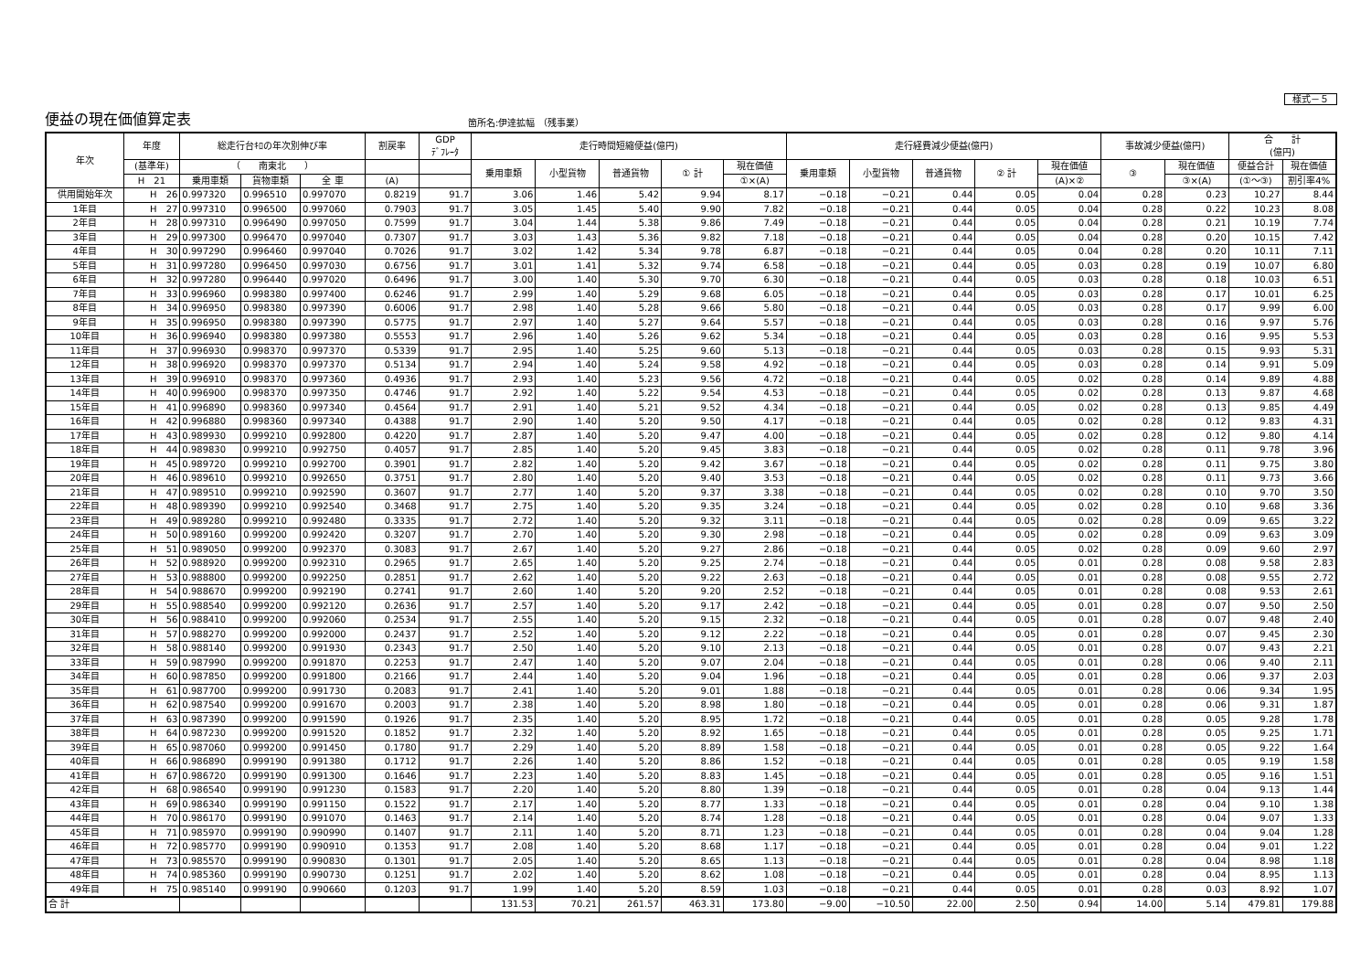様式－５
便益の現在価値算定表
箇所名:伊達拡幅 （残事業）
| 年次 | 年度 | 総走行台ｷﾛの年次別伸び率 | | | 割戻率 | GDP ﾃﾞﾌﾚｰﾀ | 走行時間短縮便益(億円) | | | | | 走行経費減少便益(億円) | | | | | 事故減少便益(億円) | | 合 計 (億円) | |
| --- | --- | --- | --- | --- | --- | --- | --- | --- | --- | --- | --- | --- | --- | --- | --- | --- | --- | --- | --- | --- |
| | (基準年) | （ 南東北 ） | | | | | 乗用車類 | 小型貨物 | 普通貨物 | ① 計 | 現在価値 | 乗用車類 | 小型貨物 | 普通貨物 | ② 計 | 現在価値 | ③ | 現在価値 | 便益合計 | 現在価値 |
| | H 21 | 乗用車類 | 貨物車類 | 全 車 | (A) | | | | | | ①×(A) | | | | | (A)×② | | ③×(A) | (①～③) | 割引率4% |
| 供用開始年次 | H 26 | 0.997320 | 0.996510 | 0.997070 | 0.8219 | 91.7 | 3.06 | 1.46 | 5.42 | 9.94 | 8.17 | −0.18 | −0.21 | 0.44 | 0.05 | 0.04 | 0.28 | 0.23 | 10.27 | 8.44 |
| 1年目 | H 27 | 0.997310 | 0.996500 | 0.997060 | 0.7903 | 91.7 | 3.05 | 1.45 | 5.40 | 9.90 | 7.82 | −0.18 | −0.21 | 0.44 | 0.05 | 0.04 | 0.28 | 0.22 | 10.23 | 8.08 |
| 2年目 | H 28 | 0.997310 | 0.996490 | 0.997050 | 0.7599 | 91.7 | 3.04 | 1.44 | 5.38 | 9.86 | 7.49 | −0.18 | −0.21 | 0.44 | 0.05 | 0.04 | 0.28 | 0.21 | 10.19 | 7.74 |
| 3年目 | H 29 | 0.997300 | 0.996470 | 0.997040 | 0.7307 | 91.7 | 3.03 | 1.43 | 5.36 | 9.82 | 7.18 | −0.18 | −0.21 | 0.44 | 0.05 | 0.04 | 0.28 | 0.20 | 10.15 | 7.42 |
| 4年目 | H 30 | 0.997290 | 0.996460 | 0.997040 | 0.7026 | 91.7 | 3.02 | 1.42 | 5.34 | 9.78 | 6.87 | −0.18 | −0.21 | 0.44 | 0.05 | 0.04 | 0.28 | 0.20 | 10.11 | 7.11 |
| 5年目 | H 31 | 0.997280 | 0.996450 | 0.997030 | 0.6756 | 91.7 | 3.01 | 1.41 | 5.32 | 9.74 | 6.58 | −0.18 | −0.21 | 0.44 | 0.05 | 0.03 | 0.28 | 0.19 | 10.07 | 6.80 |
| 6年目 | H 32 | 0.997280 | 0.996440 | 0.997020 | 0.6496 | 91.7 | 3.00 | 1.40 | 5.30 | 9.70 | 6.30 | −0.18 | −0.21 | 0.44 | 0.05 | 0.03 | 0.28 | 0.18 | 10.03 | 6.51 |
| 7年目 | H 33 | 0.996960 | 0.998380 | 0.997400 | 0.6246 | 91.7 | 2.99 | 1.40 | 5.29 | 9.68 | 6.05 | −0.18 | −0.21 | 0.44 | 0.05 | 0.03 | 0.28 | 0.17 | 10.01 | 6.25 |
| 8年目 | H 34 | 0.996950 | 0.998380 | 0.997390 | 0.6006 | 91.7 | 2.98 | 1.40 | 5.28 | 9.66 | 5.80 | −0.18 | −0.21 | 0.44 | 0.05 | 0.03 | 0.28 | 0.17 | 9.99 | 6.00 |
| 9年目 | H 35 | 0.996950 | 0.998380 | 0.997390 | 0.5775 | 91.7 | 2.97 | 1.40 | 5.27 | 9.64 | 5.57 | −0.18 | −0.21 | 0.44 | 0.05 | 0.03 | 0.28 | 0.16 | 9.97 | 5.76 |
| 10年目 | H 36 | 0.996940 | 0.998380 | 0.997380 | 0.5553 | 91.7 | 2.96 | 1.40 | 5.26 | 9.62 | 5.34 | −0.18 | −0.21 | 0.44 | 0.05 | 0.03 | 0.28 | 0.16 | 9.95 | 5.53 |
| 11年目 | H 37 | 0.996930 | 0.998370 | 0.997370 | 0.5339 | 91.7 | 2.95 | 1.40 | 5.25 | 9.60 | 5.13 | −0.18 | −0.21 | 0.44 | 0.05 | 0.03 | 0.28 | 0.15 | 9.93 | 5.31 |
| 12年目 | H 38 | 0.996920 | 0.998370 | 0.997370 | 0.5134 | 91.7 | 2.94 | 1.40 | 5.24 | 9.58 | 4.92 | −0.18 | −0.21 | 0.44 | 0.05 | 0.03 | 0.28 | 0.14 | 9.91 | 5.09 |
| 13年目 | H 39 | 0.996910 | 0.998370 | 0.997360 | 0.4936 | 91.7 | 2.93 | 1.40 | 5.23 | 9.56 | 4.72 | −0.18 | −0.21 | 0.44 | 0.05 | 0.02 | 0.28 | 0.14 | 9.89 | 4.88 |
| 14年目 | H 40 | 0.996900 | 0.998370 | 0.997350 | 0.4746 | 91.7 | 2.92 | 1.40 | 5.22 | 9.54 | 4.53 | −0.18 | −0.21 | 0.44 | 0.05 | 0.02 | 0.28 | 0.13 | 9.87 | 4.68 |
| 15年目 | H 41 | 0.996890 | 0.998360 | 0.997340 | 0.4564 | 91.7 | 2.91 | 1.40 | 5.21 | 9.52 | 4.34 | −0.18 | −0.21 | 0.44 | 0.05 | 0.02 | 0.28 | 0.13 | 9.85 | 4.49 |
| 16年目 | H 42 | 0.996880 | 0.998360 | 0.997340 | 0.4388 | 91.7 | 2.90 | 1.40 | 5.20 | 9.50 | 4.17 | −0.18 | −0.21 | 0.44 | 0.05 | 0.02 | 0.28 | 0.12 | 9.83 | 4.31 |
| 17年目 | H 43 | 0.989930 | 0.999210 | 0.992800 | 0.4220 | 91.7 | 2.87 | 1.40 | 5.20 | 9.47 | 4.00 | −0.18 | −0.21 | 0.44 | 0.05 | 0.02 | 0.28 | 0.12 | 9.80 | 4.14 |
| 18年目 | H 44 | 0.989830 | 0.999210 | 0.992750 | 0.4057 | 91.7 | 2.85 | 1.40 | 5.20 | 9.45 | 3.83 | −0.18 | −0.21 | 0.44 | 0.05 | 0.02 | 0.28 | 0.11 | 9.78 | 3.96 |
| 19年目 | H 45 | 0.989720 | 0.999210 | 0.992700 | 0.3901 | 91.7 | 2.82 | 1.40 | 5.20 | 9.42 | 3.67 | −0.18 | −0.21 | 0.44 | 0.05 | 0.02 | 0.28 | 0.11 | 9.75 | 3.80 |
| 20年目 | H 46 | 0.989610 | 0.999210 | 0.992650 | 0.3751 | 91.7 | 2.80 | 1.40 | 5.20 | 9.40 | 3.53 | −0.18 | −0.21 | 0.44 | 0.05 | 0.02 | 0.28 | 0.11 | 9.73 | 3.66 |
| 21年目 | H 47 | 0.989510 | 0.999210 | 0.992590 | 0.3607 | 91.7 | 2.77 | 1.40 | 5.20 | 9.37 | 3.38 | −0.18 | −0.21 | 0.44 | 0.05 | 0.02 | 0.28 | 0.10 | 9.70 | 3.50 |
| 22年目 | H 48 | 0.989390 | 0.999210 | 0.992540 | 0.3468 | 91.7 | 2.75 | 1.40 | 5.20 | 9.35 | 3.24 | −0.18 | −0.21 | 0.44 | 0.05 | 0.02 | 0.28 | 0.10 | 9.68 | 3.36 |
| 23年目 | H 49 | 0.989280 | 0.999210 | 0.992480 | 0.3335 | 91.7 | 2.72 | 1.40 | 5.20 | 9.32 | 3.11 | −0.18 | −0.21 | 0.44 | 0.05 | 0.02 | 0.28 | 0.09 | 9.65 | 3.22 |
| 24年目 | H 50 | 0.989160 | 0.999200 | 0.992420 | 0.3207 | 91.7 | 2.70 | 1.40 | 5.20 | 9.30 | 2.98 | −0.18 | −0.21 | 0.44 | 0.05 | 0.02 | 0.28 | 0.09 | 9.63 | 3.09 |
| 25年目 | H 51 | 0.989050 | 0.999200 | 0.992370 | 0.3083 | 91.7 | 2.67 | 1.40 | 5.20 | 9.27 | 2.86 | −0.18 | −0.21 | 0.44 | 0.05 | 0.02 | 0.28 | 0.09 | 9.60 | 2.97 |
| 26年目 | H 52 | 0.988920 | 0.999200 | 0.992310 | 0.2965 | 91.7 | 2.65 | 1.40 | 5.20 | 9.25 | 2.74 | −0.18 | −0.21 | 0.44 | 0.05 | 0.01 | 0.28 | 0.08 | 9.58 | 2.83 |
| 27年目 | H 53 | 0.988800 | 0.999200 | 0.992250 | 0.2851 | 91.7 | 2.62 | 1.40 | 5.20 | 9.22 | 2.63 | −0.18 | −0.21 | 0.44 | 0.05 | 0.01 | 0.28 | 0.08 | 9.55 | 2.72 |
| 28年目 | H 54 | 0.988670 | 0.999200 | 0.992190 | 0.2741 | 91.7 | 2.60 | 1.40 | 5.20 | 9.20 | 2.52 | −0.18 | −0.21 | 0.44 | 0.05 | 0.01 | 0.28 | 0.08 | 9.53 | 2.61 |
| 29年目 | H 55 | 0.988540 | 0.999200 | 0.992120 | 0.2636 | 91.7 | 2.57 | 1.40 | 5.20 | 9.17 | 2.42 | −0.18 | −0.21 | 0.44 | 0.05 | 0.01 | 0.28 | 0.07 | 9.50 | 2.50 |
| 30年目 | H 56 | 0.988410 | 0.999200 | 0.992060 | 0.2534 | 91.7 | 2.55 | 1.40 | 5.20 | 9.15 | 2.32 | −0.18 | −0.21 | 0.44 | 0.05 | 0.01 | 0.28 | 0.07 | 9.48 | 2.40 |
| 31年目 | H 57 | 0.988270 | 0.999200 | 0.992000 | 0.2437 | 91.7 | 2.52 | 1.40 | 5.20 | 9.12 | 2.22 | −0.18 | −0.21 | 0.44 | 0.05 | 0.01 | 0.28 | 0.07 | 9.45 | 2.30 |
| 32年目 | H 58 | 0.988140 | 0.999200 | 0.991930 | 0.2343 | 91.7 | 2.50 | 1.40 | 5.20 | 9.10 | 2.13 | −0.18 | −0.21 | 0.44 | 0.05 | 0.01 | 0.28 | 0.07 | 9.43 | 2.21 |
| 33年目 | H 59 | 0.987990 | 0.999200 | 0.991870 | 0.2253 | 91.7 | 2.47 | 1.40 | 5.20 | 9.07 | 2.04 | −0.18 | −0.21 | 0.44 | 0.05 | 0.01 | 0.28 | 0.06 | 9.40 | 2.11 |
| 34年目 | H 60 | 0.987850 | 0.999200 | 0.991800 | 0.2166 | 91.7 | 2.44 | 1.40 | 5.20 | 9.04 | 1.96 | −0.18 | −0.21 | 0.44 | 0.05 | 0.01 | 0.28 | 0.06 | 9.37 | 2.03 |
| 35年目 | H 61 | 0.987700 | 0.999200 | 0.991730 | 0.2083 | 91.7 | 2.41 | 1.40 | 5.20 | 9.01 | 1.88 | −0.18 | −0.21 | 0.44 | 0.05 | 0.01 | 0.28 | 0.06 | 9.34 | 1.95 |
| 36年目 | H 62 | 0.987540 | 0.999200 | 0.991670 | 0.2003 | 91.7 | 2.38 | 1.40 | 5.20 | 8.98 | 1.80 | −0.18 | −0.21 | 0.44 | 0.05 | 0.01 | 0.28 | 0.06 | 9.31 | 1.87 |
| 37年目 | H 63 | 0.987390 | 0.999200 | 0.991590 | 0.1926 | 91.7 | 2.35 | 1.40 | 5.20 | 8.95 | 1.72 | −0.18 | −0.21 | 0.44 | 0.05 | 0.01 | 0.28 | 0.05 | 9.28 | 1.78 |
| 38年目 | H 64 | 0.987230 | 0.999200 | 0.991520 | 0.1852 | 91.7 | 2.32 | 1.40 | 5.20 | 8.92 | 1.65 | −0.18 | −0.21 | 0.44 | 0.05 | 0.01 | 0.28 | 0.05 | 9.25 | 1.71 |
| 39年目 | H 65 | 0.987060 | 0.999200 | 0.991450 | 0.1780 | 91.7 | 2.29 | 1.40 | 5.20 | 8.89 | 1.58 | −0.18 | −0.21 | 0.44 | 0.05 | 0.01 | 0.28 | 0.05 | 9.22 | 1.64 |
| 40年目 | H 66 | 0.986890 | 0.999190 | 0.991380 | 0.1712 | 91.7 | 2.26 | 1.40 | 5.20 | 8.86 | 1.52 | −0.18 | −0.21 | 0.44 | 0.05 | 0.01 | 0.28 | 0.05 | 9.19 | 1.58 |
| 41年目 | H 67 | 0.986720 | 0.999190 | 0.991300 | 0.1646 | 91.7 | 2.23 | 1.40 | 5.20 | 8.83 | 1.45 | −0.18 | −0.21 | 0.44 | 0.05 | 0.01 | 0.28 | 0.05 | 9.16 | 1.51 |
| 42年目 | H 68 | 0.986540 | 0.999190 | 0.991230 | 0.1583 | 91.7 | 2.20 | 1.40 | 5.20 | 8.80 | 1.39 | −0.18 | −0.21 | 0.44 | 0.05 | 0.01 | 0.28 | 0.04 | 9.13 | 1.44 |
| 43年目 | H 69 | 0.986340 | 0.999190 | 0.991150 | 0.1522 | 91.7 | 2.17 | 1.40 | 5.20 | 8.77 | 1.33 | −0.18 | −0.21 | 0.44 | 0.05 | 0.01 | 0.28 | 0.04 | 9.10 | 1.38 |
| 44年目 | H 70 | 0.986170 | 0.999190 | 0.991070 | 0.1463 | 91.7 | 2.14 | 1.40 | 5.20 | 8.74 | 1.28 | −0.18 | −0.21 | 0.44 | 0.05 | 0.01 | 0.28 | 0.04 | 9.07 | 1.33 |
| 45年目 | H 71 | 0.985970 | 0.999190 | 0.990990 | 0.1407 | 91.7 | 2.11 | 1.40 | 5.20 | 8.71 | 1.23 | −0.18 | −0.21 | 0.44 | 0.05 | 0.01 | 0.28 | 0.04 | 9.04 | 1.28 |
| 46年目 | H 72 | 0.985770 | 0.999190 | 0.990910 | 0.1353 | 91.7 | 2.08 | 1.40 | 5.20 | 8.68 | 1.17 | −0.18 | −0.21 | 0.44 | 0.05 | 0.01 | 0.28 | 0.04 | 9.01 | 1.22 |
| 47年目 | H 73 | 0.985570 | 0.999190 | 0.990830 | 0.1301 | 91.7 | 2.05 | 1.40 | 5.20 | 8.65 | 1.13 | −0.18 | −0.21 | 0.44 | 0.05 | 0.01 | 0.28 | 0.04 | 8.98 | 1.18 |
| 48年目 | H 74 | 0.985360 | 0.999190 | 0.990730 | 0.1251 | 91.7 | 2.02 | 1.40 | 5.20 | 8.62 | 1.08 | −0.18 | −0.21 | 0.44 | 0.05 | 0.01 | 0.28 | 0.04 | 8.95 | 1.13 |
| 49年目 | H 75 | 0.985140 | 0.999190 | 0.990660 | 0.1203 | 91.7 | 1.99 | 1.40 | 5.20 | 8.59 | 1.03 | −0.18 | −0.21 | 0.44 | 0.05 | 0.01 | 0.28 | 0.03 | 8.92 | 1.07 |
| 合 計 | | | | | | | 131.53 | 70.21 | 261.57 | 463.31 | 173.80 | −9.00 | −10.50 | 22.00 | 2.50 | 0.94 | 14.00 | 5.14 | 479.81 | 179.88 |